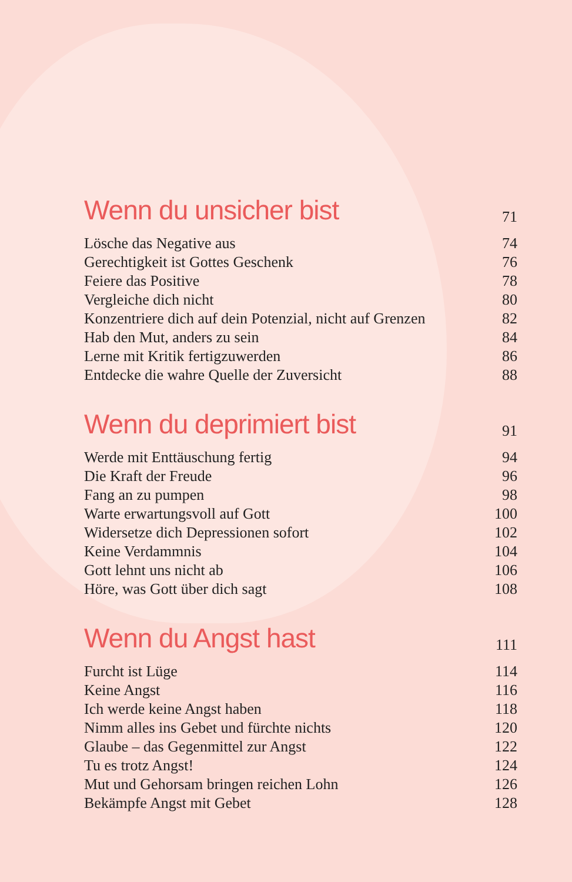Wenn du unsicher bist 71
Lösche das Negative aus 74
Gerechtigkeit ist Gottes Geschenk 76
Feiere das Positive 78
Vergleiche dich nicht 80
Konzentriere dich auf dein Potenzial, nicht auf Grenzen 82
Hab den Mut, anders zu sein 84
Lerne mit Kritik fertigzuwerden 86
Entdecke die wahre Quelle der Zuversicht 88
Wenn du deprimiert bist 91
Werde mit Enttäuschung fertig 94
Die Kraft der Freude 96
Fang an zu pumpen 98
Warte erwartungsvoll auf Gott 100
Widersetze dich Depressionen sofort 102
Keine Verdammnis 104
Gott lehnt uns nicht ab 106
Höre, was Gott über dich sagt 108
Wenn du Angst hast 111
Furcht ist Lüge 114
Keine Angst 116
Ich werde keine Angst haben 118
Nimm alles ins Gebet und fürchte nichts 120
Glaube – das Gegenmittel zur Angst 122
Tu es trotz Angst! 124
Mut und Gehorsam bringen reichen Lohn 126
Bekämpfe Angst mit Gebet 128